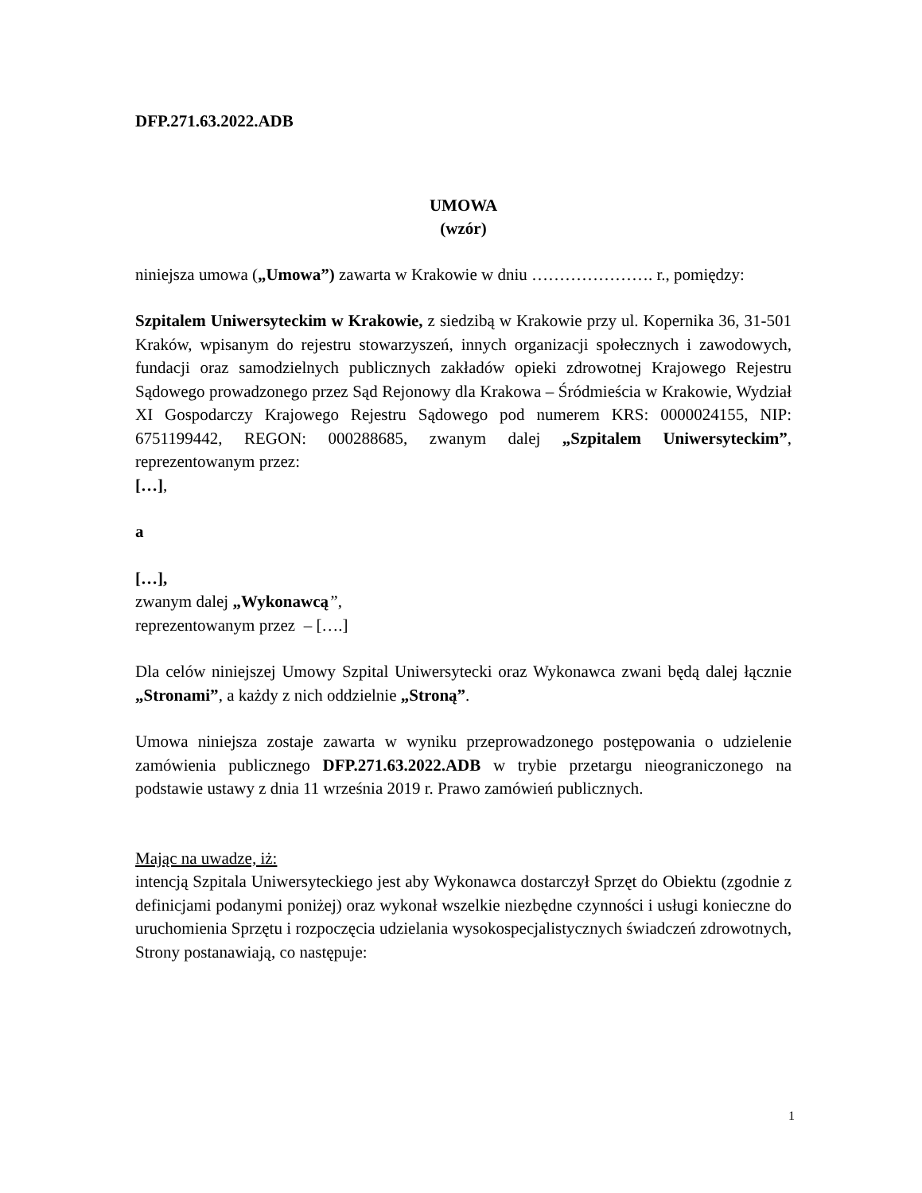DFP.271.63.2022.ADB
UMOWA
(wzór)
niniejsza umowa („Umowa”) zawarta w Krakowie w dniu …………………. r., pomiędzy:
Szpitalem Uniwersyteckim w Krakowie, z siedzibą w Krakowie przy ul. Kopernika 36, 31-501 Kraków, wpisanym do rejestru stowarzyszeń, innych organizacji społecznych i zawodowych, fundacji oraz samodzielnych publicznych zakładów opieki zdrowotnej Krajowego Rejestru Sądowego prowadzonego przez Sąd Rejonowy dla Krakowa – Śródmieścia w Krakowie, Wydział XI Gospodarczy Krajowego Rejestru Sądowego pod numerem KRS: 0000024155, NIP: 6751199442, REGON: 000288685, zwanym dalej „Szpitalem Uniwersyteckim”, reprezentowanym przez:
[…],
a
[…],
zwanym dalej „Wykonawcą”,
reprezentowanym przez – [….]
Dla celów niniejszej Umowy Szpital Uniwersytecki oraz Wykonawca zwani będą dalej łącznie „Stronami”, a każdy z nich oddzielnie „Stroną”.
Umowa niniejsza zostaje zawarta w wyniku przeprowadzonego postępowania o udzielenie zamówienia publicznego DFP.271.63.2022.ADB w trybie przetargu nieograniczonego na podstawie ustawy z dnia 11 września 2019 r. Prawo zamówień publicznych.
Mając na uwadze, iż:
intencją Szpitala Uniwersyteckiego jest aby Wykonawca dostarczył Sprzęt do Obiektu (zgodnie z definicjami podanymi poniżej) oraz wykonał wszelkie niezbędne czynności i usługi konieczne do uruchomienia Sprzętu i rozpoczęcia udzielania wysokospecjalistycznych świadczeń zdrowotnych, Strony postanawiają, co następuje:
1